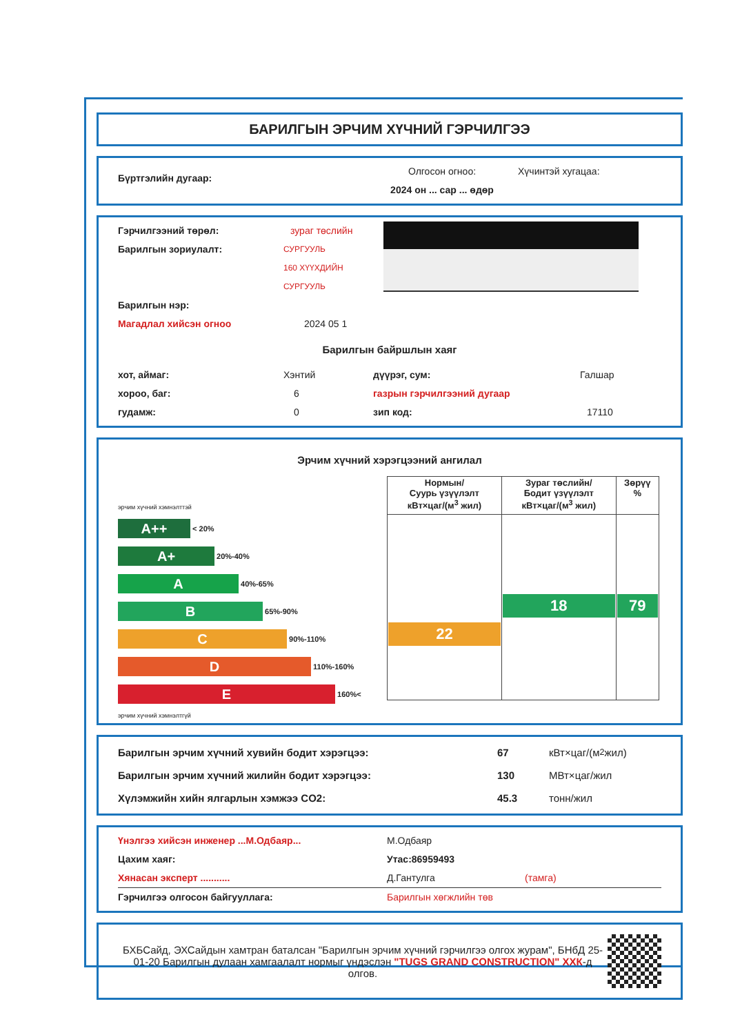БАРИЛГЫН ЭРЧИМ ХҮЧНИЙ ГЭРЧИЛГЭЭ
Бүртгэлийн дугаар:
Олгосон огноо:
2024 он ... сар ... өдөр
Хүчинтэй хугацаа:
Гэрчилгээний төрөл: зураг төслийн
Барилгын зориулалт: СУРГУУЛЬ
160 ХҮҮХДИЙН СУРГУУЛЬ
Барилгын нэр:
Магадлал хийсэн огноо 2024 05 1
Барилгын байршлын хаяг
хот, аймаг: Хэнтий дүүрэг, сум: Галшар
хороо, баг: 6 газрын гэрчилгээний дугаар
гудамж: 0 зип код: 17110
Эрчим хүчний хэрэгцээний ангилал
эрчим хүчний хэмнэлттэй
A++ < 20%
A+ 20%-40%
A 40%-65%
B 65%-90%
C 90%-110%
D 110%-160%
E 160%<
эрчим хүчний хэмнэлтгүй
| Нормын/ Суурь үзүүлэлт кВт×цаг/(м<sup>3</sup> жил) | Зураг төслийн/ Бодит үзүүлэлт кВт×цаг/(м<sup>3</sup> жил) | Зөрүү % |
| --- | --- | --- |
| 22 | 18 | 79 |
Барилгын эрчим хүчний хувийн бодит хэрэгцээ: 67 кВт×цаг/(м<sup>2</sup> жил)
Барилгын эрчим хүчний жилийн бодит хэрэгцээ: 130 МВт×цаг/жил
Хүлэмжийн хийн ялгарлын хэмжээ CO2: 45.3 тонн/жил
Үнэлгээ хийсэн инженер ...М.Одбаяр... М.Одбаяр
Цахим хаяг: Утас:86959493
Хянасан эксперт ........... Д.Гантулга (тамга)
Гэрчилгээ олгосон байгууллага: Барилгын хөгжлийн төв
БХБСайд, ЭХСайдын хамтран баталсан "Барилгын эрчим хүчний гэрчилгээ олгох журам", БНбД 25-01-20 Барилгын дулаан хамгаалалт нормыг үндэслэн "TUGS GRAND CONSTRUCTION" ХХК-д олгов.